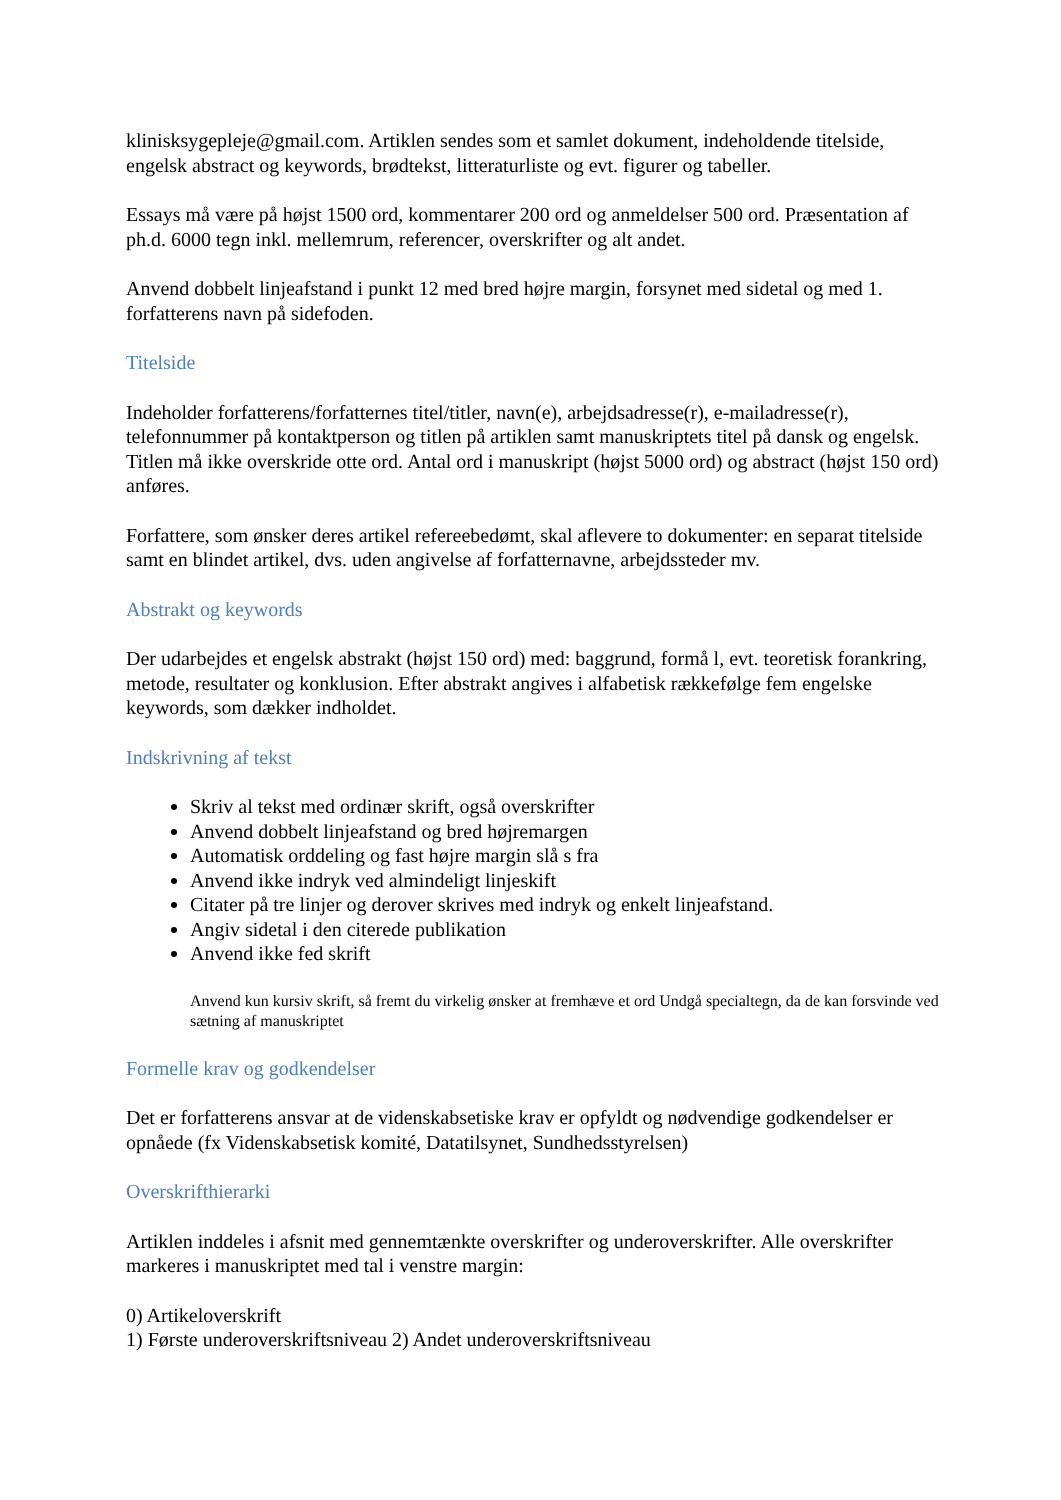klinisksygepleje@gmail.com. Artiklen sendes som et samlet dokument, indeholdende titelside, engelsk abstract og keywords, brødtekst, litteraturliste og evt. figurer og tabeller.
Essays må være på højst 1500 ord, kommentarer 200 ord og anmeldelser 500 ord. Præsentation af ph.d. 6000 tegn inkl. mellemrum, referencer, overskrifter og alt andet.
Anvend dobbelt linjeafstand i punkt 12 med bred højre margin, forsynet med sidetal og med 1. forfatterens navn på sidefoden.
Titelside
Indeholder forfatterens/forfatternes titel/titler, navn(e), arbejdsadresse(r), e-mailadresse(r), telefonnummer på kontaktperson og titlen på artiklen samt manuskriptets titel på dansk og engelsk. Titlen må ikke overskride otte ord. Antal ord i manuskript (højst 5000 ord) og abstract (højst 150 ord) anføres.
Forfattere, som ønsker deres artikel refereebedømt, skal aflevere to dokumenter: en separat titelside samt en blindet artikel, dvs. uden angivelse af forfatternavne, arbejdssteder mv.
Abstrakt og keywords
Der udarbejdes et engelsk abstrakt (højst 150 ord) med: baggrund, formå l, evt. teoretisk forankring, metode, resultater og konklusion. Efter abstrakt angives i alfabetisk rækkefølge fem engelske keywords, som dækker indholdet.
Indskrivning af tekst
Skriv al tekst med ordinær skrift, også overskrifter
Anvend dobbelt linjeafstand og bred højremargen
Automatisk orddeling og fast højre margin slå s fra
Anvend ikke indryk ved almindeligt linjeskift
Citater på tre linjer og derover skrives med indryk og enkelt linjeafstand.
Angiv sidetal i den citerede publikation
Anvend ikke fed skrift
Anvend kun kursiv skrift, så fremt du virkelig ønsker at fremhæve et ord Undgå specialtegn, da de kan forsvinde ved sætning af manuskriptet
Formelle krav og godkendelser
Det er forfatterens ansvar at de videnskabsetiske krav er opfyldt og nødvendige godkendelser er opnåede (fx Videnskabsetisk komité, Datatilsynet, Sundhedsstyrelsen)
Overskrifthierarki
Artiklen inddeles i afsnit med gennemtænkte overskrifter og underoverskrifter. Alle overskrifter markeres i manuskriptet med tal i venstre margin:
0) Artikeloverskrift
1) Første underoverskriftsniveau 2) Andet underoverskriftsniveau